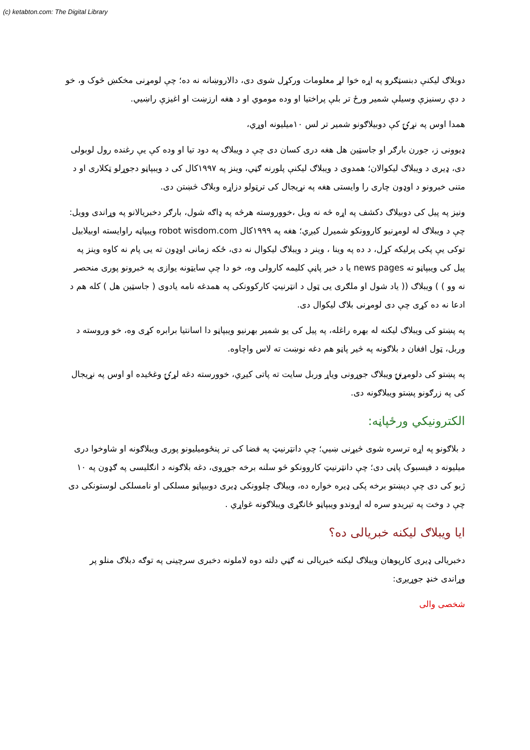(c) ketabton.com: The Digital Library
دوبلاګ لیکنې دبنسټګرو په اړه خوا لړ معلومات ورکړل شوی دی، دالاروښانه نه ده؛ چې لومړنی مخکښ څوک و، خو د دې رسنیزې وسیلې شمیر ورځ تر بلې پراختیا او وده موموي او د هغه ارزښت او اغیزې راښيي.
همدا اوس په نړۍ کې دوبیلاګونو شمیر تر لس ۱۰میلیونه اوړي،
ډیوونی ز، جورن بارګر او جاسټین هل هغه دری کسان دی چې د ویبلاګ په دود تیا او وده کې یې رغنده رول لوبولی دی، ډیری د ویبلاګ لیکوالان؛ همدوی د ویبلاګ لیکنې پلورنه ګڼي، وینز په ۱۹۹۷کال کی د ویبپاڼو دجوړلو ټکلاری او د متنی خبرونو د اوډون چاری را وایستی هغه په نړیجال کی ترټولو دزاړه وبلاګ څښتن دی.
ونیز په پیل کی دوبیلاګ دکشف په اړه څه نه ویل ،خووروسته هرڅه په ډاګه شول، بارګر دخبریالانو په وړاندی وویل: چې د ویبلاګ له لومړنیو کاروونکو شمیرل کیږي؛ هغه په ۱۹۹۹کال robot wisdom.com ویبپاڼه راوایسته اوبیلابیل توکی یې پکی پرلیکه کړل، د ده په وینا ، وینر د ویبلاګ لیکوال نه دی، ځکه زمانی اوډون ته یی پام نه کاوه وینز په پیل کی ویبپاڼو ته news pages یا د خبر پاڼې کلیمه کارولی وه، خو دا چې سایټونه یوازی په خبرونو پوری منحصر نه وو ) ) ویبلاګ (( یاد شول او ملګری یی ټول د انټرنیټ کارکوونکی په همدغه نامه یادوی ( جاسټین هل ) کله هم د ادعا نه ده کړی چې دی لومړنی بلاګ لیکوال دی.
په پښتو کی ویبلاګ لیکنه له بهره راغله، په پیل کی یو شمیر بهرنیو ویبپاڼو دا اسانتیا برابره کړی وه، خو وروسته د وربل، ټول افغان د بلاګونه په څیر پاڼو هم دغه نوښت ته لاس واچاوه.
په پښتو کی دلومړنۍ ویبلاګ جوړونی ویاړ وربل سایت ته پاتی کیږي، خوورسته دغه لړۍ وغځیده او اوس په نړیجال کی په زرګونو پښتو ویبلاګونه دی.
الکترونیکي ورځپاڼه:
د بلاګونو په اړه ترسره شوی څیړنی ښیي؛ چې دانټرنیټ په فضا کی تر پنځومیلیونو پوری ویبلاګونه او شاوخوا دری میلیونه د فیسبوک پاڼی دی؛ چې دانټرنیټ کاروونکو څو سلنه برخه جوړوی، دغه بلاګونه د انګلیسی په ګډون په ۱۰ ژبو کی دی چې دپښتو برخه پکی ډیره خواره ده، ویبلاګ چلوونکی ډیری دوبیپاڼو مسلکی او نامسلکی لوستونکی دی چې د وخت په تیریدو سره له اړوندو ویبپاڼو ځانګړی ویبلاګونه غواړي .
ایا ویبلاګ لیکنه خبریالی ده؟
دخبریالی ډیری کارپوهان ویبلاګ لیکنه خبریالی نه ګڼي دلته دوه لاملونه دخبری سرچینی په توګه دبلاګ منلو پر وړاندی خنډ جوړیږی:
شخصی والی